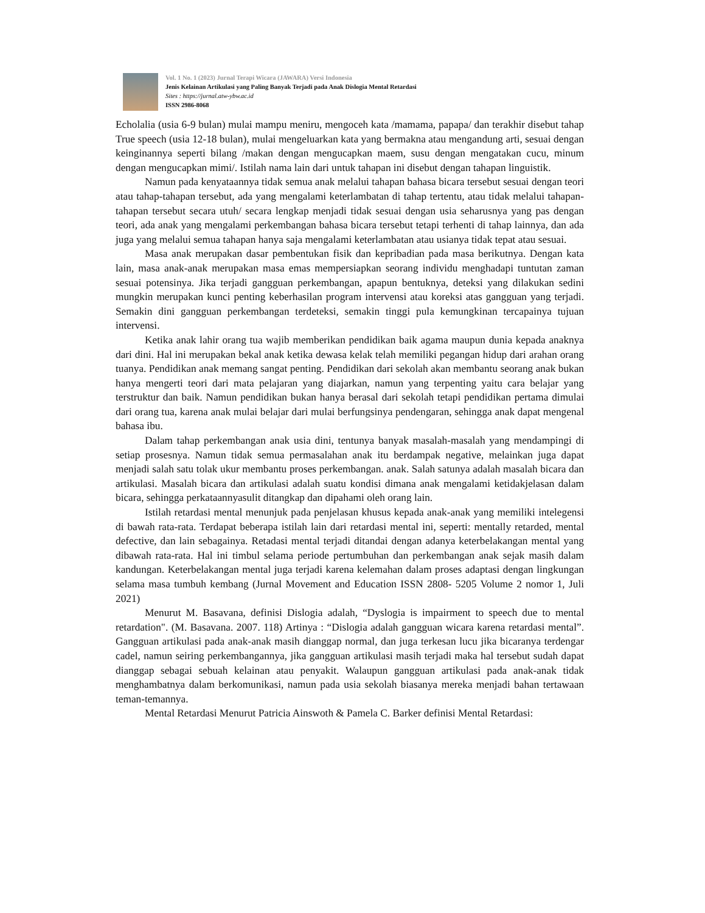Vol. 1 No. 1 (2023) Jurnal Terapi Wicara (JAWARA) Versi Indonesia
Jenis Kelainan Artikulasi yang Paling Banyak Terjadi pada Anak Dislogia Mental Retardasi
Sites : https://jurnal.atw-ybw.ac.id
ISSN 2986-8068
Echolalia (usia 6-9 bulan) mulai mampu meniru, mengoceh kata /mamama, papapa/ dan terakhir disebut tahap True speech (usia 12-18 bulan), mulai mengeluarkan kata yang bermakna atau mengandung arti, sesuai dengan keinginannya seperti bilang /makan dengan mengucapkan maem, susu dengan mengatakan cucu, minum dengan mengucapkan mimi/. Istilah nama lain dari untuk tahapan ini disebut dengan tahapan linguistik.
Namun pada kenyataannya tidak semua anak melalui tahapan bahasa bicara tersebut sesuai dengan teori atau tahap-tahapan tersebut, ada yang mengalami keterlambatan di tahap tertentu, atau tidak melalui tahapan-tahapan tersebut secara utuh/ secara lengkap menjadi tidak sesuai dengan usia seharusnya yang pas dengan teori, ada anak yang mengalami perkembangan bahasa bicara tersebut tetapi terhenti di tahap lainnya, dan ada juga yang melalui semua tahapan hanya saja mengalami keterlambatan atau usianya tidak tepat atau sesuai.
Masa anak merupakan dasar pembentukan fisik dan kepribadian pada masa berikutnya. Dengan kata lain, masa anak-anak merupakan masa emas mempersiapkan seorang individu menghadapi tuntutan zaman sesuai potensinya. Jika terjadi gangguan perkembangan, apapun bentuknya, deteksi yang dilakukan sedini mungkin merupakan kunci penting keberhasilan program intervensi atau koreksi atas gangguan yang terjadi. Semakin dini gangguan perkembangan terdeteksi, semakin tinggi pula kemungkinan tercapainya tujuan intervensi.
Ketika anak lahir orang tua wajib memberikan pendidikan baik agama maupun dunia kepada anaknya dari dini. Hal ini merupakan bekal anak ketika dewasa kelak telah memiliki pegangan hidup dari arahan orang tuanya. Pendidikan anak memang sangat penting. Pendidikan dari sekolah akan membantu seorang anak bukan hanya mengerti teori dari mata pelajaran yang diajarkan, namun yang terpenting yaitu cara belajar yang terstruktur dan baik. Namun pendidikan bukan hanya berasal dari sekolah tetapi pendidikan pertama dimulai dari orang tua, karena anak mulai belajar dari mulai berfungsinya pendengaran, sehingga anak dapat mengenal bahasa ibu.
Dalam tahap perkembangan anak usia dini, tentunya banyak masalah-masalah yang mendampingi di setiap prosesnya. Namun tidak semua permasalahan anak itu berdampak negative, melainkan juga dapat menjadi salah satu tolak ukur membantu proses perkembangan. anak. Salah satunya adalah masalah bicara dan artikulasi. Masalah bicara dan artikulasi adalah suatu kondisi dimana anak mengalami ketidakjelasan dalam bicara, sehingga perkataannyasulit ditangkap dan dipahami oleh orang lain.
Istilah retardasi mental menunjuk pada penjelasan khusus kepada anak-anak yang memiliki intelegensi di bawah rata-rata. Terdapat beberapa istilah lain dari retardasi mental ini, seperti: mentally retarded, mental defective, dan lain sebagainya. Retadasi mental terjadi ditandai dengan adanya keterbelakangan mental yang dibawah rata-rata. Hal ini timbul selama periode pertumbuhan dan perkembangan anak sejak masih dalam kandungan. Keterbelakangan mental juga terjadi karena kelemahan dalam proses adaptasi dengan lingkungan selama masa tumbuh kembang (Jurnal Movement and Education ISSN 2808- 5205 Volume 2 nomor 1, Juli 2021)
Menurut M. Basavana, definisi Dislogia adalah, “Dyslogia is impairment to speech due to mental retardation". (M. Basavana. 2007. 118) Artinya : “Dislogia adalah gangguan wicara karena retardasi mental”. Gangguan artikulasi pada anak-anak masih dianggap normal, dan juga terkesan lucu jika bicaranya terdengar cadel, namun seiring perkembangannya, jika gangguan artikulasi masih terjadi maka hal tersebut sudah dapat dianggap sebagai sebuah kelainan atau penyakit. Walaupun gangguan artikulasi pada anak-anak tidak menghambatnya dalam berkomunikasi, namun pada usia sekolah biasanya mereka menjadi bahan tertawaan teman-temannya.
Mental Retardasi Menurut Patricia Ainswoth & Pamela C. Barker definisi Mental Retardasi: